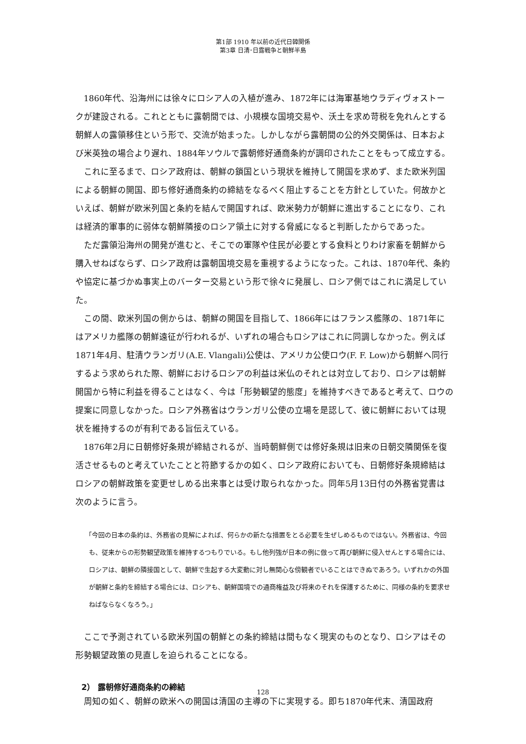第1部 1910 年以前の近代日韓関係
第3章 日清･日露戦争と朝鮮半島
1860年代、沿海州には徐々にロシア人の入植が進み、1872年には海軍基地ウラディヴォストークが建設される。これとともに露朝間では、小規模な国境交易や、沃土を求め苛税を免れんとする朝鮮人の露領移住という形で、交流が始まった。しかしながら露朝間の公的外交関係は、日本および米英独の場合より遅れ、1884年ソウルで露朝修好通商条約が調印されたことをもって成立する。
これに至るまで、ロシア政府は、朝鮮の鎖国という現状を維持して開国を求めず、また欧米列国による朝鮮の開国、即ち修好通商条約の締結をなるべく阻止することを方針としていた。何故かといえば、朝鮮が欧米列国と条約を結んで開国すれば、欧米勢力が朝鮮に進出することになり、これは経済的軍事的に弱体な朝鮮隣接のロシア領土に対する脅威になると判断したからであった。
ただ露領沿海州の開発が進むと、そこでの軍隊や住民が必要とする食料とりわけ家畜を朝鮮から購入せねばならず、ロシア政府は露朝国境交易を重視するようになった。これは、1870年代、条約や協定に基づかぬ事実上のバーター交易という形で徐々に発展し、ロシア側ではこれに満足していた。
この間、欧米列国の側からは、朝鮮の開国を目指して、1866年にはフランス艦隊の、1871年にはアメリカ艦隊の朝鮮遠征が行われるが、いずれの場合もロシアはこれに同調しなかった。例えば1871年4月、駐清ウランガリ(A.E. Vlangali)公使は、アメリカ公使ロウ(F. F. Low)から朝鮮へ同行するよう求められた際、朝鮮におけるロシアの利益は米仏のそれとは対立しており、ロシアは朝鮮開国から特に利益を得ることはなく、今は「形勢観望的態度」を維持すべきであると考えて、ロウの提案に同意しなかった。ロシア外務省はウランガリ公使の立場を是認して、彼に朝鮮においては現状を維持するのが有利である旨伝えている。
1876年2月に日朝修好条規が締結されるが、当時朝鮮側では修好条規は旧来の日朝交隣関係を復活させるものと考えていたことと符節するかの如く、ロシア政府においても、日朝修好条規締結はロシアの朝鮮政策を変更せしめる出来事とは受け取られなかった。同年5月13日付の外務省覚書は次のように言う。
「今回の日本の条約は、外務省の見解によれば、何らかの新たな措置をとる必要を生ぜしめるものではない。外務省は、今回も、従来からの形勢観望政策を維持するつもりでいる。もし他列強が日本の例に倣って再び朝鮮に侵入せんとする場合には、ロシアは、朝鮮の隣接国として、朝鮮で生起する大変動に対し無関心な傍観者でいることはできぬであろう。いずれかの外国が朝鮮と条約を締結する場合には、ロシアも、朝鮮国境での通商権益及び将来のそれを保護するために、同様の条約を要求せねばならなくなろう。」
ここで予測されている欧米列国の朝鮮との条約締結は間もなく現実のものとなり、ロシアはその形勢観望政策の見直しを迫られることになる。
2） 露朝修好通商条約の締結
周知の如く、朝鮮の欧米への開国は清国の主導の下に実現する。即ち1870年代末、清国政府
128